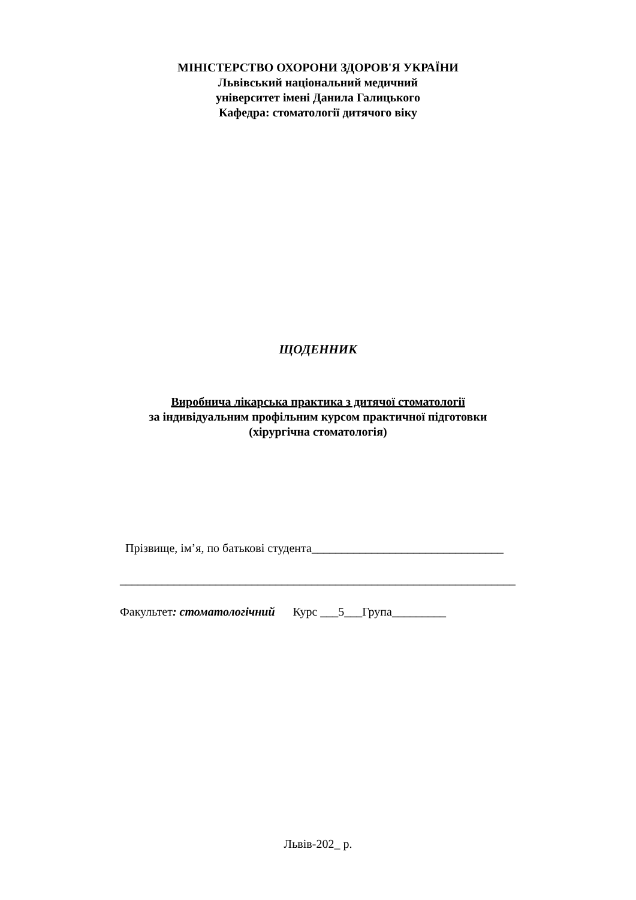МІНІСТЕРСТВО ОХОРОНИ ЗДОРОВ'Я УКРАЇНИ
Львівський національний медичний
університет імені Данила Галицького
Кафедра: стоматології дитячого віку
ЩОДЕННИК
Виробнича лікарська практика з дитячої стоматології
за індивідуальним профільним курсом практичної підготовки
(хірургічна стоматологія)
Прізвище, ім’я, по батькові студента________________________________
__________________________________________________________________
Факультет: стоматологічний Курс ___5___Група_________
Львів-202_ р.